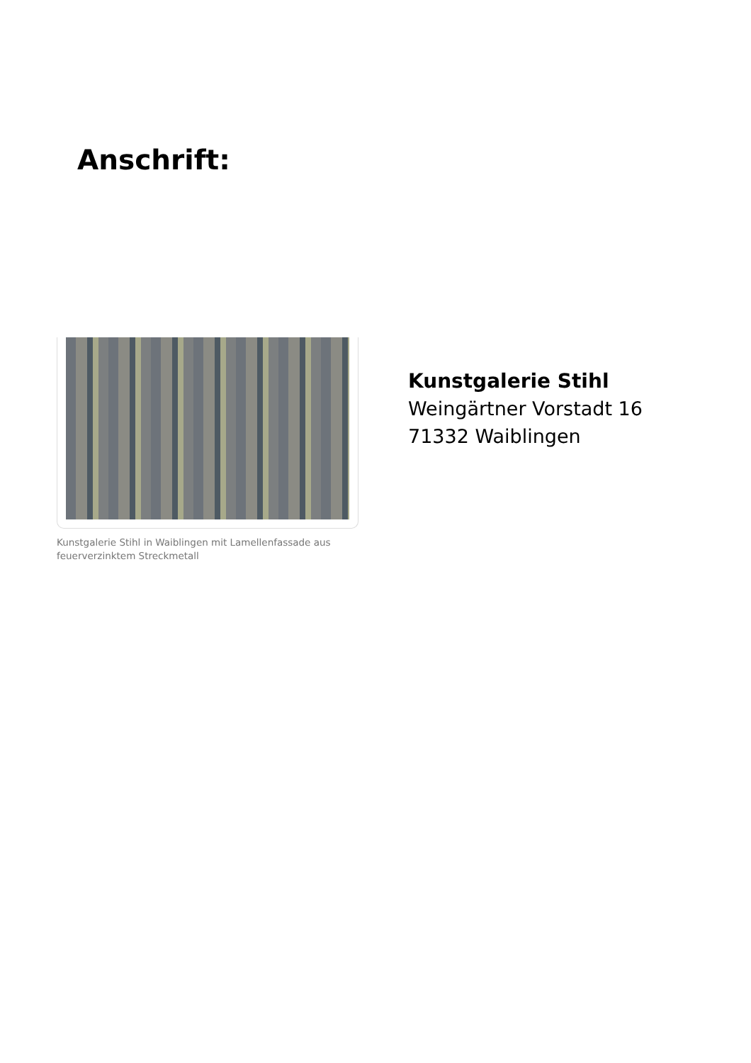Anschrift:
Kunstgalerie Stihl in Waiblingen mit Lamellenfassade aus feuerverzinktem Streckmetall
Kunstgalerie Stihl
Weingärtner Vorstadt 16
71332 Waiblingen